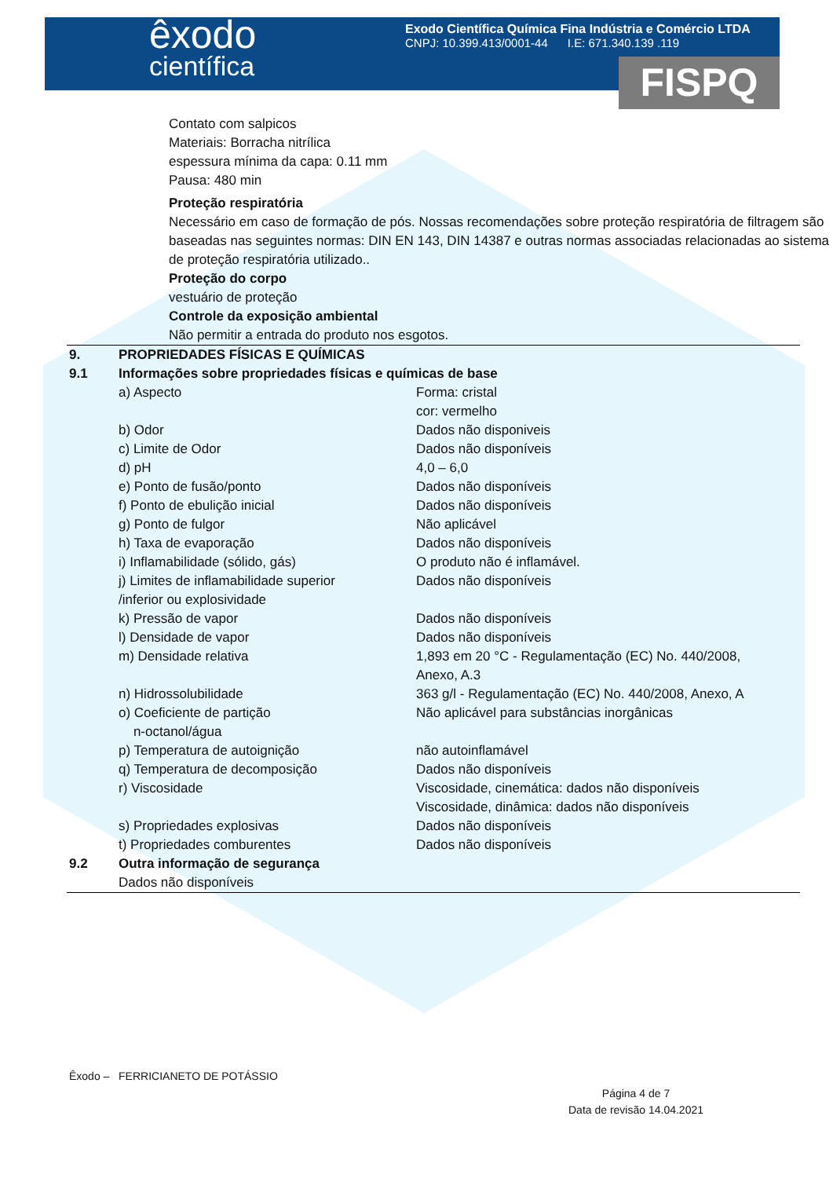êxodo
científica
Exodo Científica Química Fina Indústria e Comércio LTDA
CNPJ: 10.399.413/0001-44 I.E: 671.340.139 .119
FISPQ
Contato com salpicos
Materiais: Borracha nitrílica
espessura mínima da capa: 0.11 mm
Pausa: 480 min
Proteção respiratória
Necessário em caso de formação de pós. Nossas recomendações sobre proteção respiratória de filtragem são baseadas nas seguintes normas: DIN EN 143, DIN 14387 e outras normas associadas relacionadas ao sistema de proteção respiratória utilizado..
Proteção do corpo
vestuário de proteção
Controle da exposição ambiental
Não permitir a entrada do produto nos esgotos.
| 9. | PROPRIEDADES FÍSICAS E QUÍMICAS | |
| 9.1 | Informações sobre propriedades físicas e químicas de base | |
| | a) Aspecto | Forma: cristal cor: vermelho |
| | b) Odor | Dados não disponiveis |
| | c) Limite de Odor | Dados não disponíveis |
| | d) pH | 4,0 – 6,0 |
| | e) Ponto de fusão/ponto | Dados não disponíveis |
| | f) Ponto de ebulição inicial | Dados não disponíveis |
| | g) Ponto de fulgor | Não aplicável |
| | h) Taxa de evaporação | Dados não disponíveis |
| | i) Inflamabilidade (sólido, gás) | O produto não é inflamável. |
| | j) Limites de inflamabilidade superior /inferior ou explosividade | Dados não disponíveis |
| | k) Pressão de vapor | Dados não disponíveis |
| | l) Densidade de vapor | Dados não disponíveis |
| | m) Densidade relativa | 1,893 em 20 °C - Regulamentação (EC) No. 440/2008, Anexo, A.3 |
| | n) Hidrossolubilidade | 363 g/l - Regulamentação (EC) No. 440/2008, Anexo, A |
| | o) Coeficiente de partição n-octanol/água | Não aplicável para substâncias inorgânicas |
| | p) Temperatura de autoignição | não autoinflamável |
| | q) Temperatura de decomposição | Dados não disponíveis |
| | r) Viscosidade | Viscosidade, cinemática: dados não disponíveis Viscosidade, dinâmica: dados não disponíveis |
| | s) Propriedades explosivas | Dados não disponíveis |
| | t) Propriedades comburentes | Dados não disponíveis |
| 9.2 | Outra informação de segurança | |
| | Dados não disponíveis | |
Êxodo – FERRICIANETO DE POTÁSSIO
Página 4 de 7
Data de revisão 14.04.2021